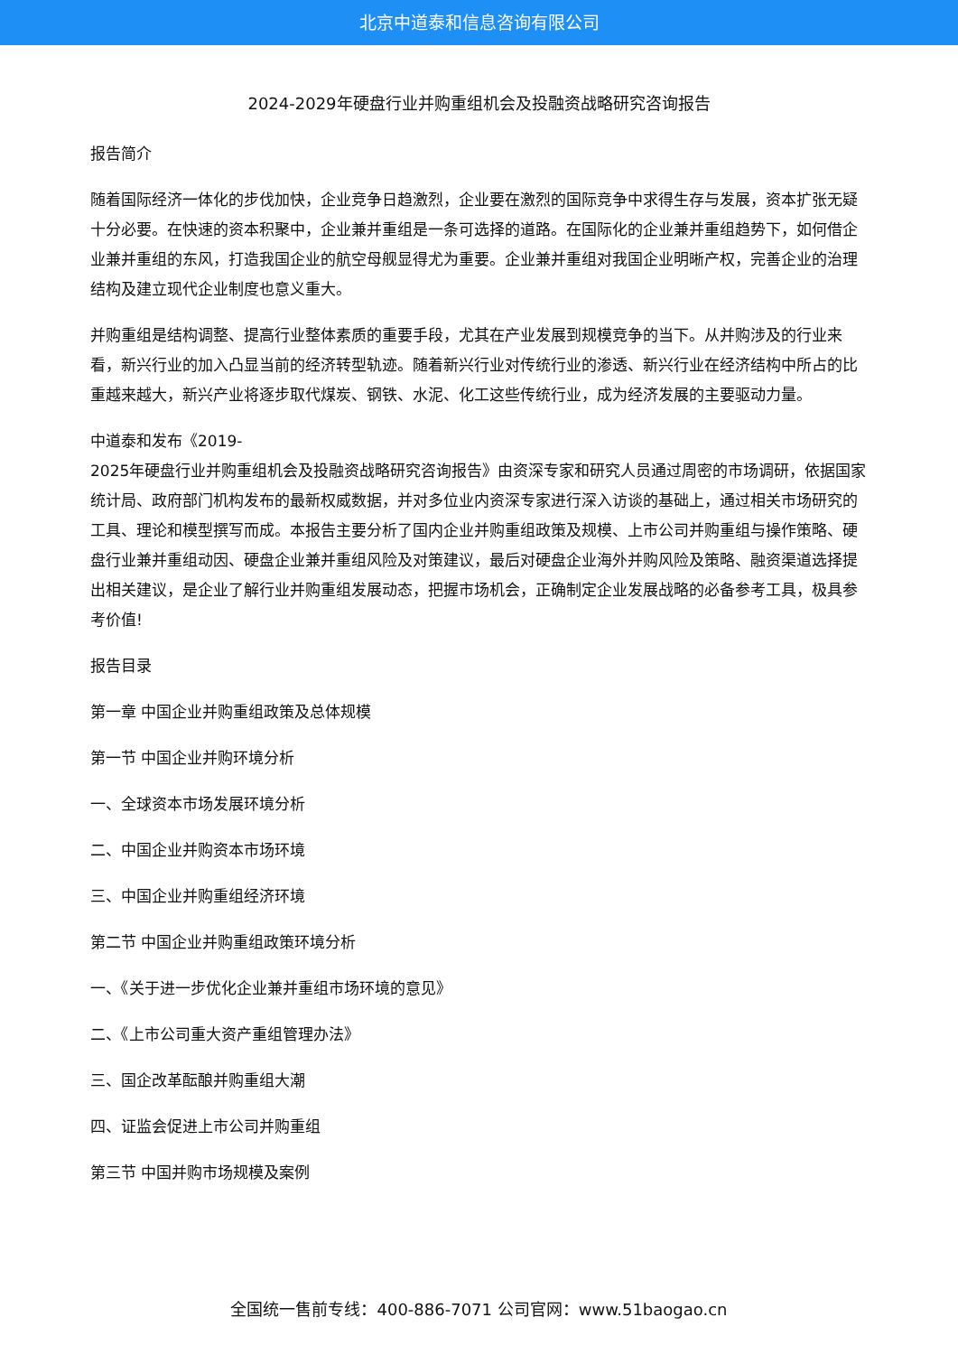北京中道泰和信息咨询有限公司
2024-2029年硬盘行业并购重组机会及投融资战略研究咨询报告
报告简介
随着国际经济一体化的步伐加快，企业竞争日趋激烈，企业要在激烈的国际竞争中求得生存与发展，资本扩张无疑十分必要。在快速的资本积聚中，企业兼并重组是一条可选择的道路。在国际化的企业兼并重组趋势下，如何借企业兼并重组的东风，打造我国企业的航空母舰显得尤为重要。企业兼并重组对我国企业明晰产权，完善企业的治理结构及建立现代企业制度也意义重大。
并购重组是结构调整、提高行业整体素质的重要手段，尤其在产业发展到规模竞争的当下。从并购涉及的行业来看，新兴行业的加入凸显当前的经济转型轨迹。随着新兴行业对传统行业的渗透、新兴行业在经济结构中所占的比重越来越大，新兴产业将逐步取代煤炭、钢铁、水泥、化工这些传统行业，成为经济发展的主要驱动力量。
中道泰和发布《2019-
2025年硬盘行业并购重组机会及投融资战略研究咨询报告》由资深专家和研究人员通过周密的市场调研，依据国家统计局、政府部门机构发布的最新权威数据，并对多位业内资深专家进行深入访谈的基础上，通过相关市场研究的工具、理论和模型撰写而成。本报告主要分析了国内企业并购重组政策及规模、上市公司并购重组与操作策略、硬盘行业兼并重组动因、硬盘企业兼并重组风险及对策建议，最后对硬盘企业海外并购风险及策略、融资渠道选择提出相关建议，是企业了解行业并购重组发展动态，把握市场机会，正确制定企业发展战略的必备参考工具，极具参考价值!
报告目录
第一章 中国企业并购重组政策及总体规模
第一节 中国企业并购环境分析
一、全球资本市场发展环境分析
二、中国企业并购资本市场环境
三、中国企业并购重组经济环境
第二节 中国企业并购重组政策环境分析
一、《关于进一步优化企业兼并重组市场环境的意见》
二、《上市公司重大资产重组管理办法》
三、国企改革酝酿并购重组大潮
四、证监会促进上市公司并购重组
第三节 中国并购市场规模及案例
全国统一售前专线：400-886-7071 公司官网：www.51baogao.cn